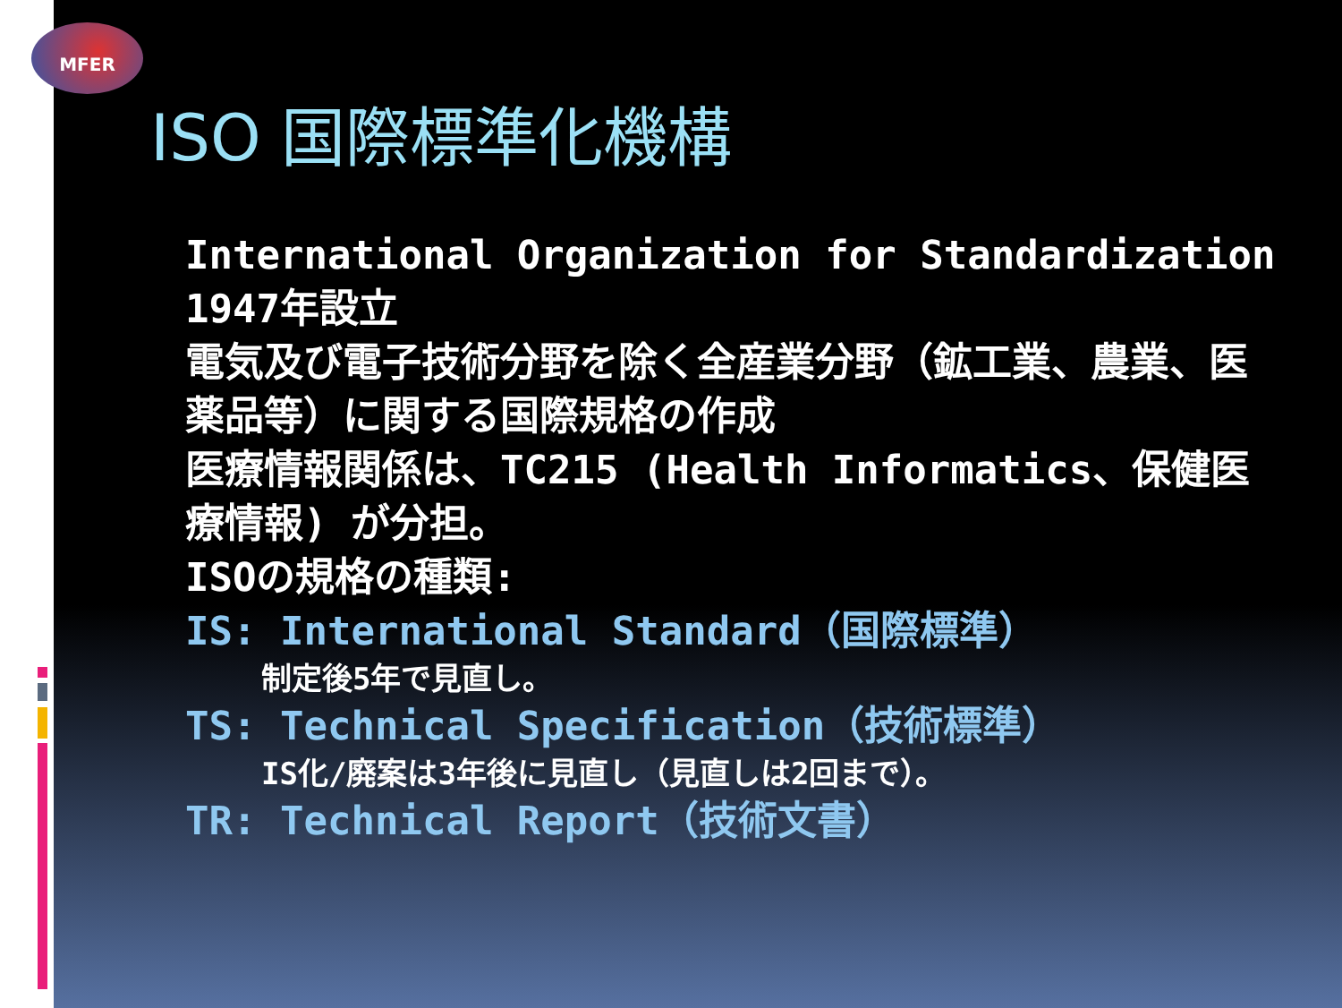MFER
ISO 国際標準化機構
International Organization for Standardization
1947年設立
電気及び電子技術分野を除く全産業分野（鉱工業、農業、医薬品等）に関する国際規格の作成
医療情報関係は、TC215 (Health Informatics、保健医療情報) が分担。
ISOの規格の種類:
IS: International Standard（国際標準）
制定後5年で見直し。
TS: Technical Specification（技術標準）
IS化/廃案は3年後に見直し（見直しは2回まで）。
TR: Technical Report（技術文書）